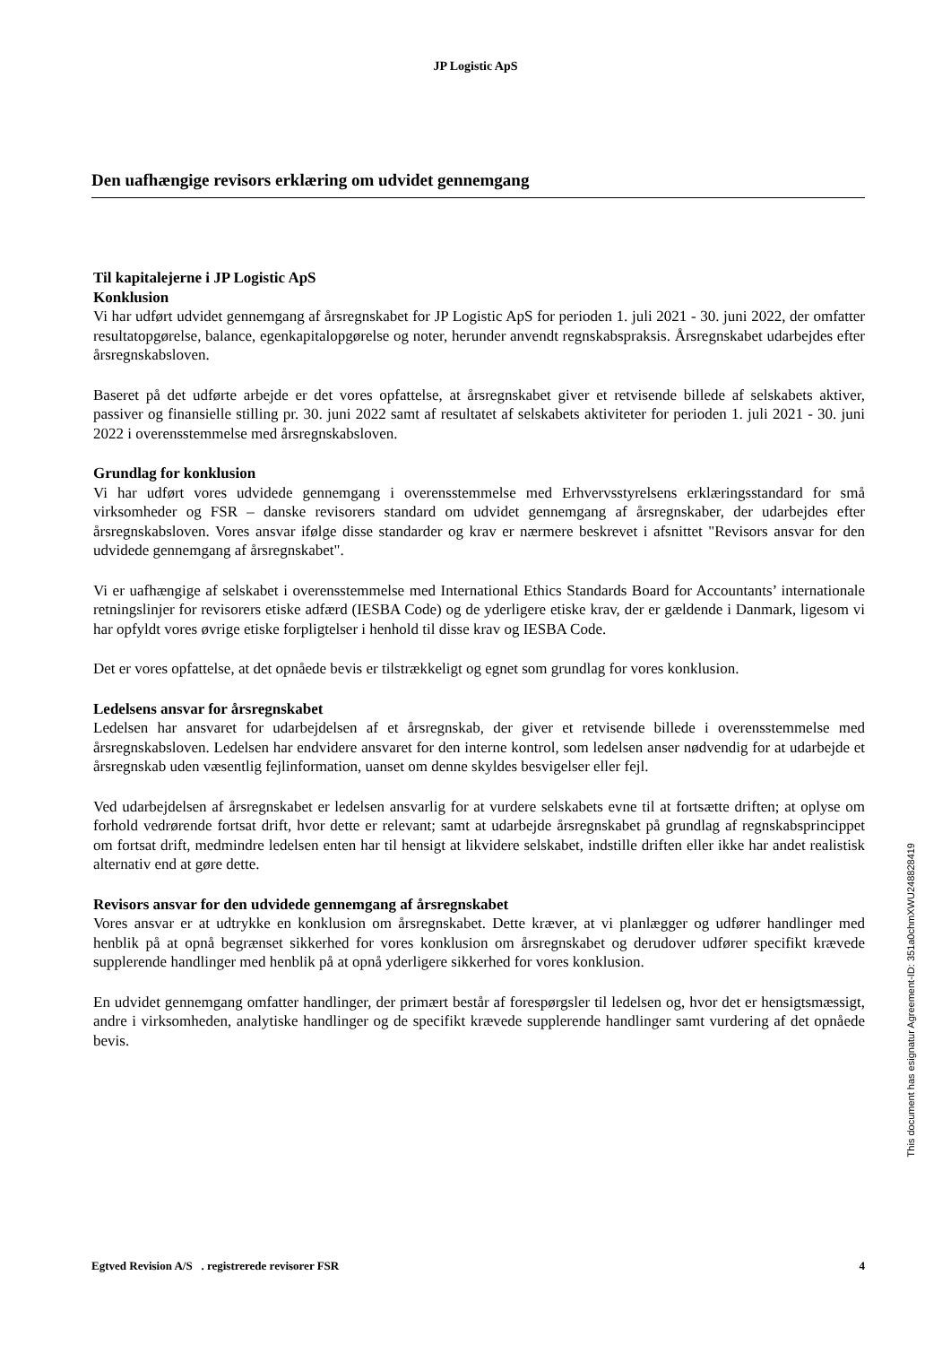JP Logistic ApS
Den uafhængige revisors erklæring om udvidet gennemgang
Til kapitalejerne i JP Logistic ApS
Konklusion
Vi har udført udvidet gennemgang af årsregnskabet for JP Logistic ApS for perioden 1. juli 2021 - 30. juni 2022, der omfatter resultatopgørelse, balance, egenkapitalopgørelse og noter, herunder anvendt regnskabspraksis. Årsregnskabet udarbejdes efter årsregnskabsloven.
Baseret på det udførte arbejde er det vores opfattelse, at årsregnskabet giver et retvisende billede af selskabets aktiver, passiver og finansielle stilling pr. 30. juni 2022 samt af resultatet af selskabets aktiviteter for perioden 1. juli 2021 - 30. juni 2022 i overensstemmelse med årsregnskabsloven.
Grundlag for konklusion
Vi har udført vores udvidede gennemgang i overensstemmelse med Erhvervsstyrelsens erklæringsstandard for små virksomheder og FSR – danske revisorers standard om udvidet gennemgang af årsregnskaber, der udarbejdes efter årsregnskabsloven. Vores ansvar ifølge disse standarder og krav er nærmere beskrevet i afsnittet "Revisors ansvar for den udvidede gennemgang af årsregnskabet".
Vi er uafhængige af selskabet i overensstemmelse med International Ethics Standards Board for Accountants’ internationale retningslinjer for revisorers etiske adfærd (IESBA Code) og de yderligere etiske krav, der er gældende i Danmark, ligesom vi har opfyldt vores øvrige etiske forpligtelser i henhold til disse krav og IESBA Code.
Det er vores opfattelse, at det opnåede bevis er tilstrækkeligt og egnet som grundlag for vores konklusion.
Ledelsens ansvar for årsregnskabet
Ledelsen har ansvaret for udarbejdelsen af et årsregnskab, der giver et retvisende billede i overensstemmelse med årsregnskabsloven. Ledelsen har endvidere ansvaret for den interne kontrol, som ledelsen anser nødvendig for at udarbejde et årsregnskab uden væsentlig fejlinformation, uanset om denne skyldes besvigelser eller fejl.
Ved udarbejdelsen af årsregnskabet er ledelsen ansvarlig for at vurdere selskabets evne til at fortsætte driften; at oplyse om forhold vedrørende fortsat drift, hvor dette er relevant; samt at udarbejde årsregnskabet på grundlag af regnskabsprincippet om fortsat drift, medmindre ledelsen enten har til hensigt at likvidere selskabet, indstille driften eller ikke har andet realistisk alternativ end at gøre dette.
Revisors ansvar for den udvidede gennemgang af årsregnskabet
Vores ansvar er at udtrykke en konklusion om årsregnskabet. Dette kræver, at vi planlægger og udfører handlinger med henblik på at opnå begrænset sikkerhed for vores konklusion om årsregnskabet og derudover udfører specifikt krævede supplerende handlinger med henblik på at opnå yderligere sikkerhed for vores konklusion.
En udvidet gennemgang omfatter handlinger, der primært består af forespørgsler til ledelsen og, hvor det er hensigtsmæssigt, andre i virksomheden, analytiske handlinger og de specifikt krævede supplerende handlinger samt vurdering af det opnåede bevis.
This document has esignatur Agreement-ID: 351a0chmXWU248828419
Egtved Revision A/S . registrerede revisorer FSR 4